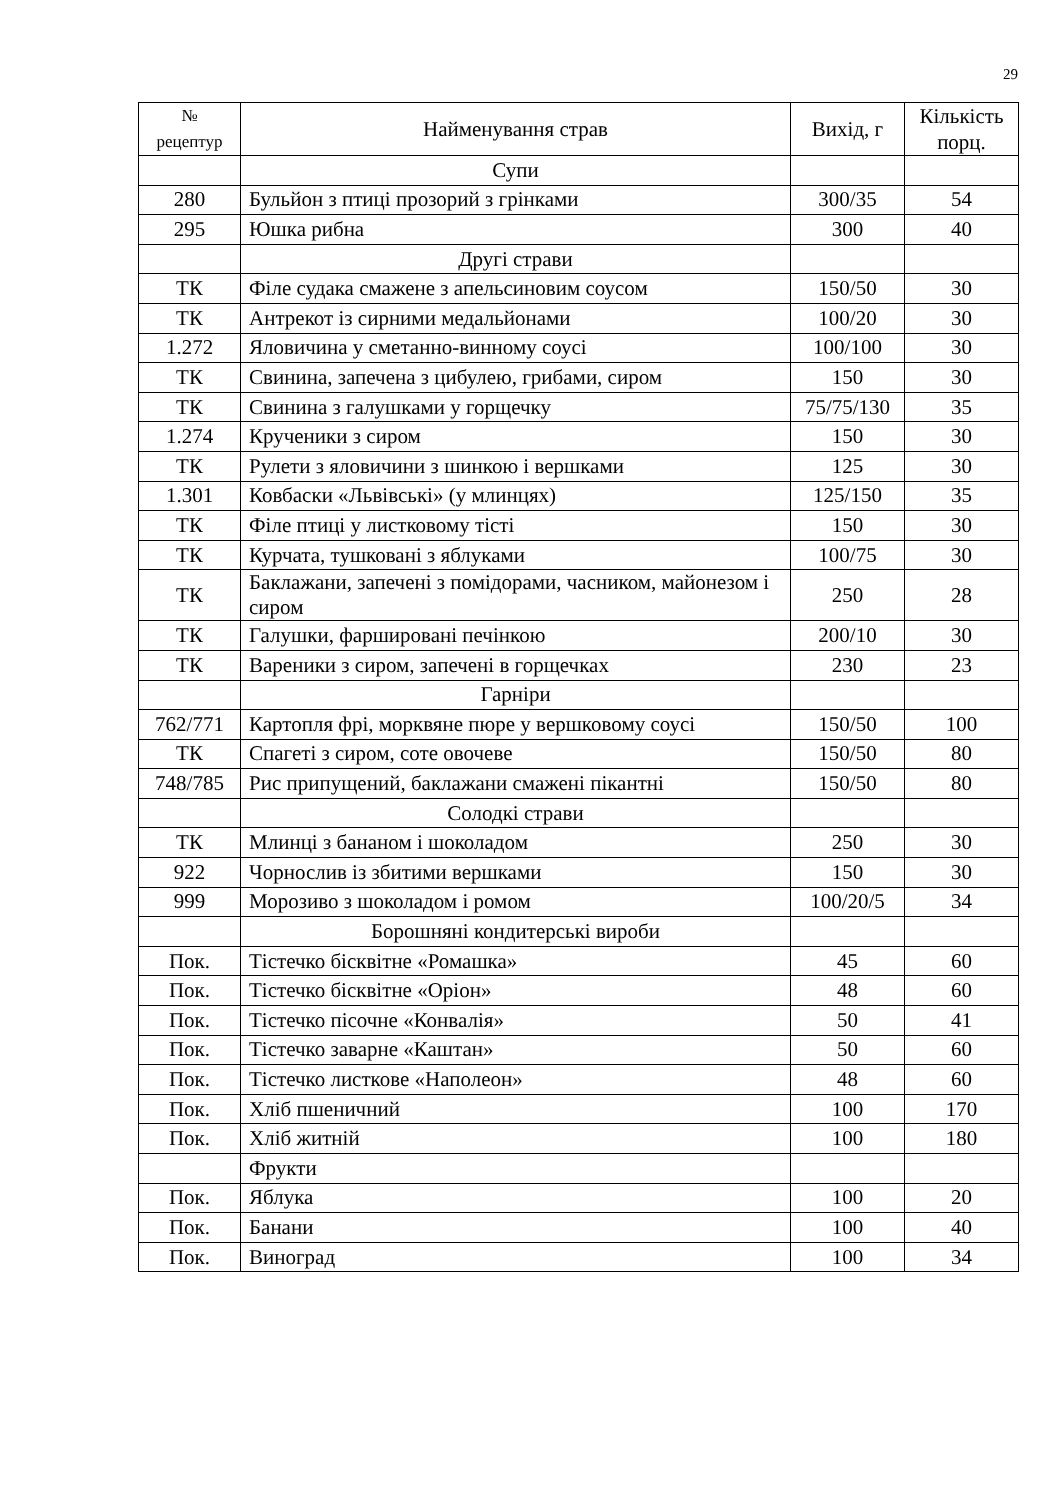29
| № рецептур | Найменування страв | Вихід, г | Кількість порц. |
| --- | --- | --- | --- |
| | Супи | | |
| 280 | Бульйон з птиці прозорий з грінками | 300/35 | 54 |
| 295 | Юшка рибна | 300 | 40 |
| | Другі страви | | |
| ТК | Філе судака смажене з апельсиновим соусом | 150/50 | 30 |
| ТК | Антрекот із сирними медальйонами | 100/20 | 30 |
| 1.272 | Яловичина у сметанно-винному соусі | 100/100 | 30 |
| ТК | Свинина, запечена з цибулею, грибами, сиром | 150 | 30 |
| ТК | Свинина з галушками у горщечку | 75/75/130 | 35 |
| 1.274 | Крученики з сиром | 150 | 30 |
| ТК | Рулети з яловичини з шинкою і вершками | 125 | 30 |
| 1.301 | Ковбаски «Львівські» (у млинцях) | 125/150 | 35 |
| ТК | Філе птиці у листковому тісті | 150 | 30 |
| ТК | Курчата, тушковані з яблуками | 100/75 | 30 |
| ТК | Баклажани, запечені з помідорами, часником, майонезом і сиром | 250 | 28 |
| ТК | Галушки, фаршировані печінкою | 200/10 | 30 |
| ТК | Вареники з сиром, запечені в горщечках | 230 | 23 |
| | Гарніри | | |
| 762/771 | Картопля фрі, морквяне пюре у вершковому соусі | 150/50 | 100 |
| ТК | Спагеті з сиром, соте овочеве | 150/50 | 80 |
| 748/785 | Рис припущений, баклажани смажені пікантні | 150/50 | 80 |
| | Солодкі страви | | |
| ТК | Млинці з бананом і шоколадом | 250 | 30 |
| 922 | Чорнослив із збитими вершками | 150 | 30 |
| 999 | Морозиво з шоколадом і ромом | 100/20/5 | 34 |
| | Борошняні кондитерські вироби | | |
| Пок. | Тістечко бісквітне «Ромашка» | 45 | 60 |
| Пок. | Тістечко бісквітне «Оріон» | 48 | 60 |
| Пок. | Тістечко пісочне «Конвалія» | 50 | 41 |
| Пок. | Тістечко заварне «Каштан» | 50 | 60 |
| Пок. | Тістечко листкове «Наполеон» | 48 | 60 |
| Пок. | Хліб пшеничний | 100 | 170 |
| Пок. | Хліб житній | 100 | 180 |
| | Фрукти | | |
| Пок. | Яблука | 100 | 20 |
| Пок. | Банани | 100 | 40 |
| Пок. | Виноград | 100 | 34 |